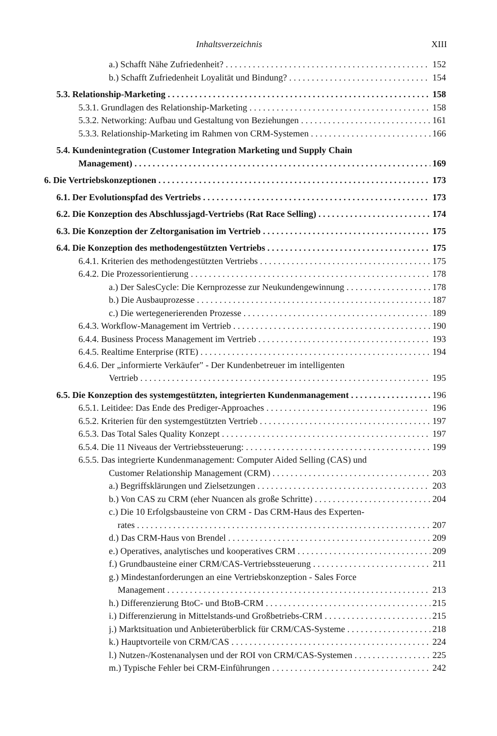Inhaltsverzeichnis XIII
a.) Schafft Nähe Zufriedenheit? 152
b.) Schafft Zufriedenheit Loyalität und Bindung? 154
5.3. Relationship-Marketing 158
5.3.1. Grundlagen des Relationship-Marketing 158
5.3.2. Networking: Aufbau und Gestaltung von Beziehungen 161
5.3.3. Relationship-Marketing im Rahmen von CRM-Systemen 166
5.4. Kundenintegration (Customer Integration Marketing und Supply Chain
Management) 169
6. Die Vertriebskonzeptionen 173
6.1. Der Evolutionspfad des Vertriebs 173
6.2. Die Konzeption des Abschlussjagd-Vertriebs (Rat Race Selling) 174
6.3. Die Konzeption der Zeltorganisation im Vertrieb 175
6.4. Die Konzeption des methodengestützten Vertriebs 175
6.4.1. Kriterien des methodengestützten Vertriebs 175
6.4.2. Die Prozessorientierung 178
a.) Der SalesCycle: Die Kernprozesse zur Neukundengewinnung 178
b.) Die Ausbauprozesse 187
c.) Die wertegenerierenden Prozesse 189
6.4.3. Workflow-Management im Vertrieb 190
6.4.4. Business Process Management im Vertrieb 193
6.4.5. Realtime Enterprise (RTE) 194
6.4.6. Der „informierte Verkäufer" - Der Kundenbetreuer im intelligenten
Vertrieb 195
6.5. Die Konzeption des systemgestützten, integrierten Kundenmanagement 196
6.5.1. Leitidee: Das Ende des Prediger-Approaches 196
6.5.2. Kriterien für den systemgestützten Vertrieb 197
6.5.3. Das Total Sales Quality Konzept 197
6.5.4. Die 11 Niveaus der Vertriebssteuerung: 199
6.5.5. Das integrierte Kundenmanagement: Computer Aided Selling (CAS) und
Customer Relationship Management (CRM) 203
a.) Begriffsklärungen und Zielsetzungen 203
b.) Von CAS zu CRM (eher Nuancen als große Schritte) 204
c.) Die 10 Erfolgsbausteine von CRM - Das CRM-Haus des Experten-
rates 207
d.) Das CRM-Haus von Brendel 209
e.) Operatives, analytisches und kooperatives CRM 209
f.) Grundbausteine einer CRM/CAS-Vertriebssteuerung 211
g.) Mindestanforderungen an eine Vertriebskonzeption - Sales Force
Management 213
h.) Differenzierung BtoC- und BtoB-CRM 215
i.) Differenzierung in Mittelstands-und Großbetriebs-CRM 215
j.) Marktsituation und Anbieterüberblick für CRM/CAS-Systeme 218
k.) Hauptvorteile von CRM/CAS 224
l.) Nutzen-/Kostenanalysen und der ROI von CRM/CAS-Systemen 225
m.) Typische Fehler bei CRM-Einführungen 242